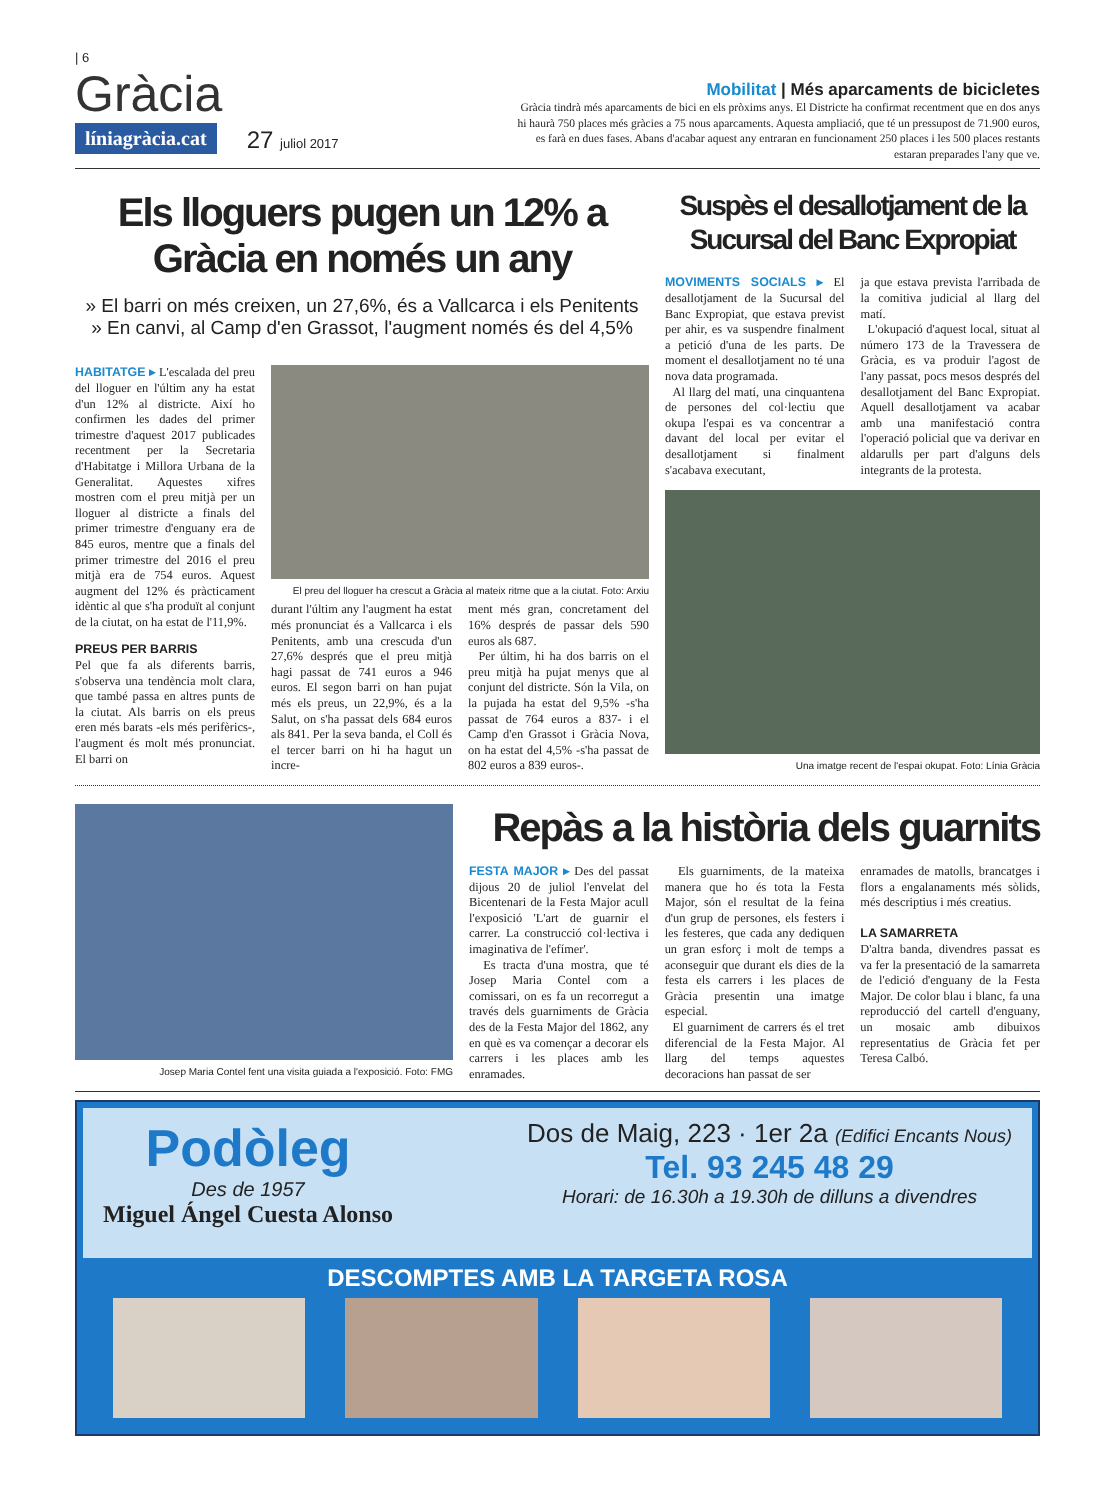| 6
Gràcia
líniagràcia.cat 27 juliol 2017
Mobilitat | Més aparcaments de bicicletes
Gràcia tindrà més aparcaments de bici en els pròxims anys. El Districte ha confirmat recentment que en dos anys hi haurà 750 places més gràcies a 75 nous aparcaments. Aquesta ampliació, que té un pressupost de 71.900 euros, es farà en dues fases. Abans d'acabar aquest any entraran en funcionament 250 places i les 500 places restants estaran preparades l'any que ve.
Els lloguers pugen un 12% a Gràcia en només un any
» El barri on més creixen, un 27,6%, és a Vallcarca i els Penitents
» En canvi, al Camp d'en Grassot, l'augment només és del 4,5%
HABITATGE ▸ L'escalada del preu del lloguer en l'últim any ha estat d'un 12% al districte. Així ho confirmen les dades del primer trimestre d'aquest 2017 publicades recentment per la Secretaria d'Habitatge i Millora Urbana de la Generalitat. Aquestes xifres mostren com el preu mitjà per un lloguer al districte a finals del primer trimestre d'enguany era de 845 euros, mentre que a finals del primer trimestre del 2016 el preu mitjà era de 754 euros. Aquest augment del 12% és pràcticament idèntic al que s'ha produït al conjunt de la ciutat, on ha estat de l'11,9%.
PREUS PER BARRIS
Pel que fa als diferents barris, s'observa una tendència molt clara, que també passa en altres punts de la ciutat. Als barris on els preus eren més barats -els més perifèrics-, l'augment és molt més pronunciat. El barri on
El preu del lloguer ha crescut a Gràcia al mateix ritme que a la ciutat. Foto: Arxiu
durant l'últim any l'augment ha estat més pronunciat és a Vallcarca i els Penitents, amb una crescuda d'un 27,6% després que el preu mitjà hagi passat de 741 euros a 946 euros. El segon barri on han pujat més els preus, un 22,9%, és a la Salut, on s'ha passat dels 684 euros als 841. Per la seva banda, el Coll és el tercer barri on hi ha hagut un incre-
ment més gran, concretament del 16% després de passar dels 590 euros als 687.
Per últim, hi ha dos barris on el preu mitjà ha pujat menys que al conjunt del districte. Són la Vila, on la pujada ha estat del 9,5% -s'ha passat de 764 euros a 837- i el Camp d'en Grassot i Gràcia Nova, on ha estat del 4,5% -s'ha passat de 802 euros a 839 euros-.
Suspès el desallotjament de la Sucursal del Banc Expropiat
MOVIMENTS SOCIALS ▸ El desallotjament de la Sucursal del Banc Expropiat, que estava previst per ahir, es va suspendre finalment a petició d'una de les parts. De moment el desallotjament no té una nova data programada.
Al llarg del matí, una cinquantena de persones del col·lectiu que okupa l'espai es va concentrar a davant del local per evitar el desallotjament si finalment s'acabava executant,
ja que estava prevista l'arribada de la comitiva judicial al llarg del matí.
L'okupació d'aquest local, situat al número 173 de la Travessera de Gràcia, es va produir l'agost de l'any passat, pocs mesos després del desallotjament del Banc Expropiat. Aquell desallotjament va acabar amb una manifestació contra l'operació policial que va derivar en aldarulls per part d'alguns dels integrants de la protesta.
Una imatge recent de l'espai okupat. Foto: Línia Gràcia
Josep Maria Contel fent una visita guiada a l'exposició. Foto: FMG
Repàs a la història dels guarnits
FESTA MAJOR ▸ Des del passat dijous 20 de juliol l'envelat del Bicentenari de la Festa Major acull l'exposició 'L'art de guarnir el carrer. La construcció col·lectiva i imaginativa de l'efímer'.
Es tracta d'una mostra, que té Josep Maria Contel com a comissari, on es fa un recorregut a través dels guarniments de Gràcia des de la Festa Major del 1862, any en què es va començar a decorar els carrers i les places amb les enramades.
Els guarniments, de la mateixa manera que ho és tota la Festa Major, són el resultat de la feina d'un grup de persones, els festers i les festeres, que cada any dediquen un gran esforç i molt de temps a aconseguir que durant els dies de la festa els carrers i les places de Gràcia presentin una imatge especial.
El guarniment de carrers és el tret diferencial de la Festa Major. Al llarg del temps aquestes decoracions han passat de ser
enramades de matolls, brancatges i flors a engalanaments més sòlids, més descriptius i més creatius.
LA SAMARRETA
D'altra banda, divendres passat es va fer la presentació de la samarreta de l'edició d'enguany de la Festa Major. De color blau i blanc, fa una reproducció del cartell d'enguany, un mosaic amb dibuixos representatius de Gràcia fet per Teresa Calbó.
Podòleg
Des de 1957
Miguel Ángel Cuesta Alonso
Dos de Maig, 223 · 1er 2a (Edifici Encants Nous)
Tel. 93 245 48 29
Horari: de 16.30h a 19.30h de dilluns a divendres
DESCOMPTES AMB LA TARGETA ROSA